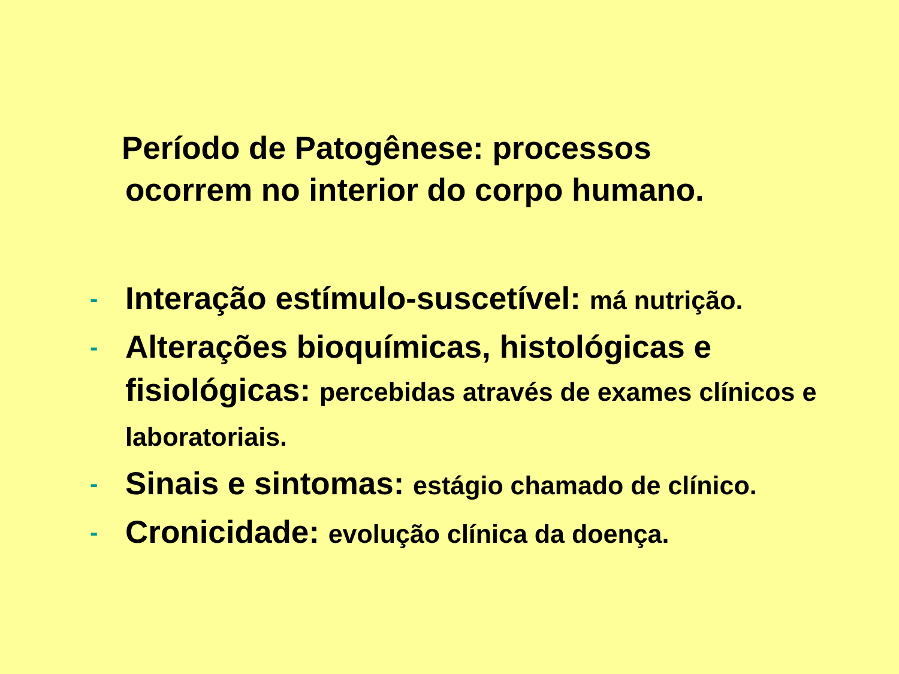Período de Patogênese: processos
ocorrem no interior do corpo humano.
- Interação estímulo-suscetível: má nutrição.
- Alterações bioquímicas, histológicas e fisiológicas: percebidas através de exames clínicos e laboratoriais.
- Sinais e sintomas: estágio chamado de clínico.
- Cronicidade: evolução clínica da doença.